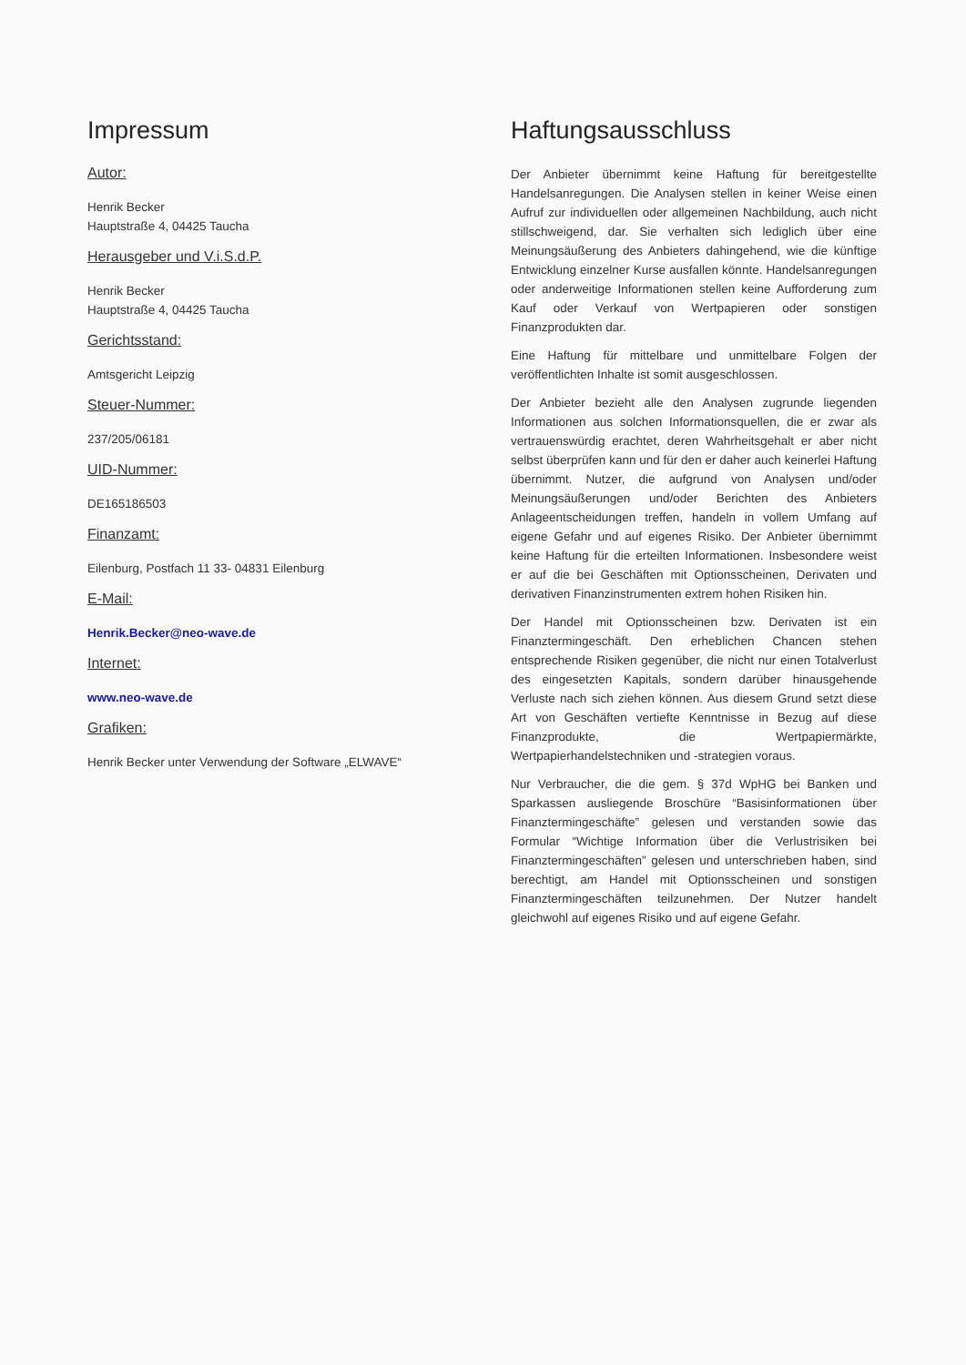Impressum
Autor:
Henrik Becker
Hauptstraße 4, 04425 Taucha
Herausgeber und V.i.S.d.P.
Henrik Becker
Hauptstraße 4, 04425 Taucha
Gerichtsstand:
Amtsgericht Leipzig
Steuer-Nummer:
237/205/06181
UID-Nummer:
DE165186503
Finanzamt:
Eilenburg, Postfach 11 33- 04831 Eilenburg
E-Mail:
Henrik.Becker@neo-wave.de
Internet:
www.neo-wave.de
Grafiken:
Henrik Becker unter Verwendung der Software „ELWAVE“
Haftungsausschluss
Der Anbieter übernimmt keine Haftung für bereitgestellte Handelsanregungen. Die Analysen stellen in keiner Weise einen Aufruf zur individuellen oder allgemeinen Nachbildung, auch nicht stillschweigend, dar. Sie verhalten sich lediglich über eine Meinungsäußerung des Anbieters dahingehend, wie die künftige Entwicklung einzelner Kurse ausfallen könnte. Handelsanregungen oder anderweitige Informationen stellen keine Aufforderung zum Kauf oder Verkauf von Wertpapieren oder sonstigen Finanzprodukten dar.
Eine Haftung für mittelbare und unmittelbare Folgen der veröffentlichten Inhalte ist somit ausgeschlossen.
Der Anbieter bezieht alle den Analysen zugrunde liegenden Informationen aus solchen Informationsquellen, die er zwar als vertrauenswürdig erachtet, deren Wahrheitsgehalt er aber nicht selbst überprüfen kann und für den er daher auch keinerlei Haftung übernimmt. Nutzer, die aufgrund von Analysen und/oder Meinungsäußerungen und/oder Berichten des Anbieters Anlageentscheidungen treffen, handeln in vollem Umfang auf eigene Gefahr und auf eigenes Risiko. Der Anbieter übernimmt keine Haftung für die erteilten Informationen. Insbesondere weist er auf die bei Geschäften mit Optionsscheinen, Derivaten und derivativen Finanzinstrumenten extrem hohen Risiken hin.
Der Handel mit Optionsscheinen bzw. Derivaten ist ein Finanztermingeschäft. Den erheblichen Chancen stehen entsprechende Risiken gegenüber, die nicht nur einen Totalverlust des eingesetzten Kapitals, sondern darüber hinausgehende Verluste nach sich ziehen können. Aus diesem Grund setzt diese Art von Geschäften vertiefte Kenntnisse in Bezug auf diese Finanzprodukte, die Wertpapiermärkte, Wertpapierhandelstechniken und -strategien voraus.
Nur Verbraucher, die die gem. § 37d WpHG bei Banken und Sparkassen ausliegende Broschüre “Basisinformationen über Finanztermingeschäfte” gelesen und verstanden sowie das Formular “Wichtige Information über die Verlustrisiken bei Finanztermingeschäften” gelesen und unterschrieben haben, sind berechtigt, am Handel mit Optionsscheinen und sonstigen Finanztermingeschäften teilzunehmen. Der Nutzer handelt gleichwohl auf eigenes Risiko und auf eigene Gefahr.